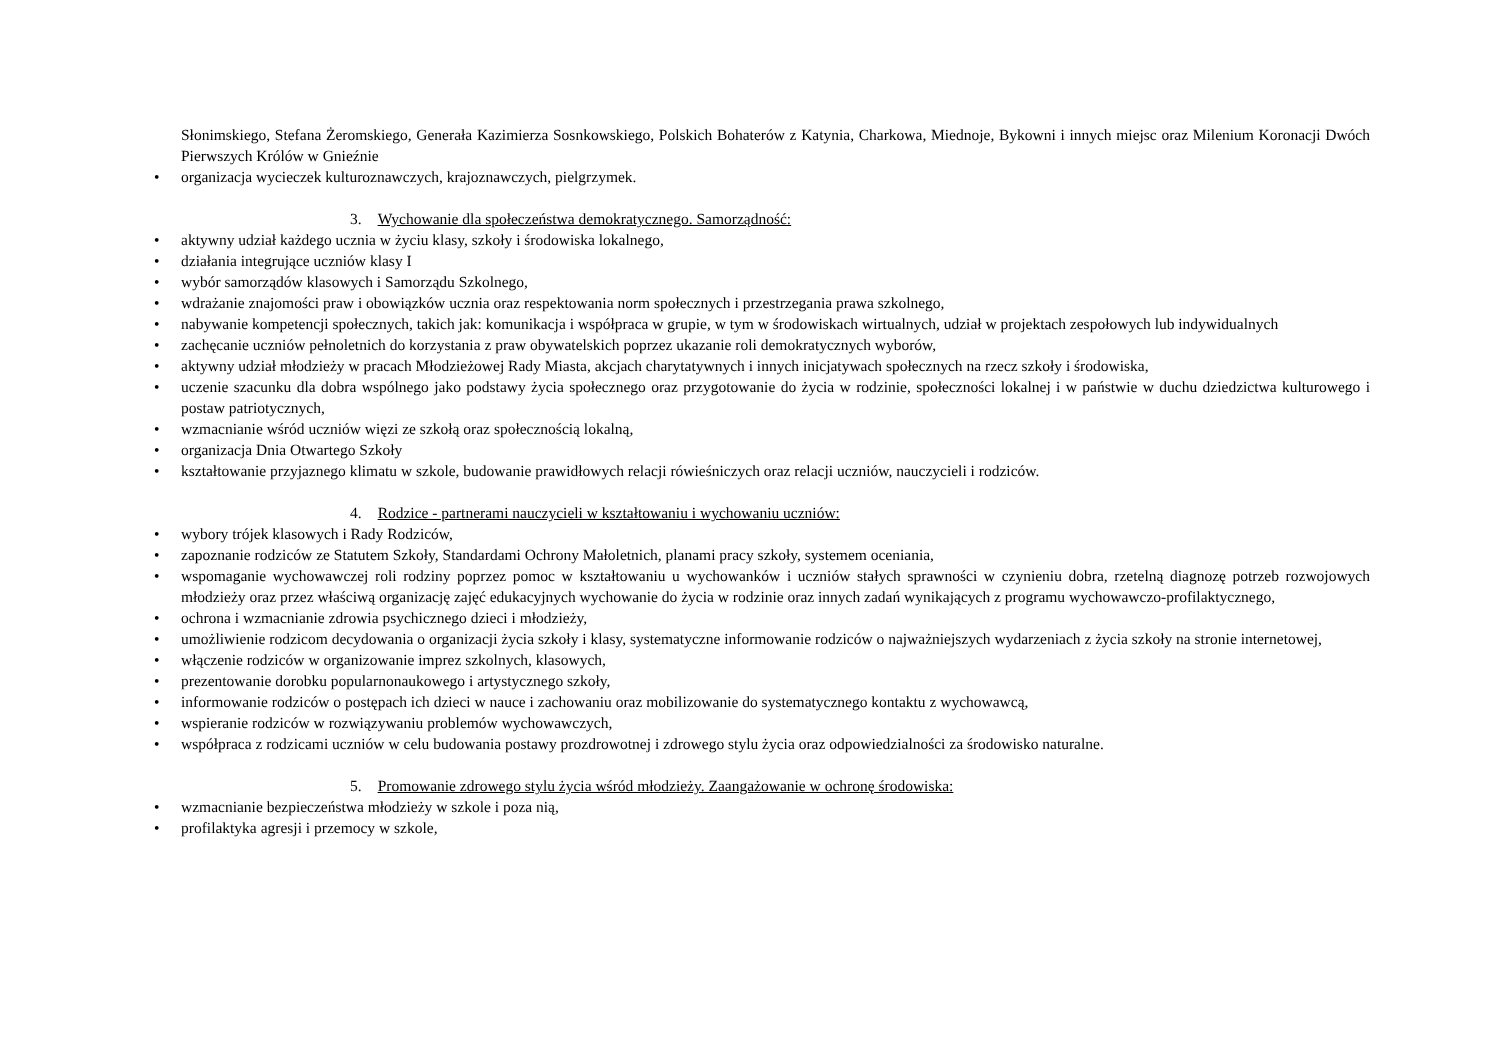Słonimskiego, Stefana Żeromskiego, Generała Kazimierza Sosnkowskiego, Polskich Bohaterów z Katynia, Charkowa, Miednoje, Bykowni i innych miejsc oraz Milenium Koronacji Dwóch Pierwszych Królów w Gnieźnie
• organizacja wycieczek kulturoznawczych, krajoznawczych, pielgrzymek.
3. Wychowanie dla społeczeństwa demokratycznego. Samorządność:
• aktywny udział każdego ucznia w życiu klasy, szkoły i środowiska lokalnego,
• działania integrujące uczniów klasy I
• wybór samorządów klasowych i Samorządu Szkolnego,
• wdrażanie znajomości praw i obowiązków ucznia oraz respektowania norm społecznych i przestrzegania prawa szkolnego,
• nabywanie kompetencji społecznych, takich jak: komunikacja i współpraca w grupie, w tym w środowiskach wirtualnych, udział w projektach zespołowych lub indywidualnych
• zachęcanie uczniów pełnoletnich do korzystania z praw obywatelskich poprzez ukazanie roli demokratycznych wyborów,
• aktywny udział młodzieży w pracach Młodzieżowej Rady Miasta, akcjach charytatywnych i innych inicjatywach społecznych na rzecz szkoły i środowiska,
• uczenie szacunku dla dobra wspólnego jako podstawy życia społecznego oraz przygotowanie do życia w rodzinie, społeczności lokalnej i w państwie w duchu dziedzictwa kulturowego i postaw patriotycznych,
• wzmacnianie wśród uczniów więzi ze szkołą oraz społecznością lokalną,
• organizacja Dnia Otwartego Szkoły
• kształtowanie przyjaznego klimatu w szkole, budowanie prawidłowych relacji rówieśniczych oraz relacji uczniów, nauczycieli i rodziców.
4. Rodzice - partnerami nauczycieli w kształtowaniu i wychowaniu uczniów:
• wybory trójek klasowych i Rady Rodziców,
• zapoznanie rodziców ze Statutem Szkoły, Standardami Ochrony Małoletnich, planami pracy szkoły, systemem oceniania,
• wspomaganie wychowawczej roli rodziny poprzez pomoc w kształtowaniu u wychowanków i uczniów stałych sprawności w czynieniu dobra, rzetelną diagnozę potrzeb rozwojowych młodzieży oraz przez właściwą organizację zajęć edukacyjnych wychowanie do życia w rodzinie oraz innych zadań wynikających z programu wychowawczo-profilaktycznego,
• ochrona i wzmacnianie zdrowia psychicznego dzieci i młodzieży,
• umożliwienie rodzicom decydowania o organizacji życia szkoły i klasy, systematyczne informowanie rodziców o najważniejszych wydarzeniach z życia szkoły na stronie internetowej,
• włączenie rodziców w organizowanie imprez szkolnych, klasowych,
• prezentowanie dorobku popularnonaukowego i artystycznego szkoły,
• informowanie rodziców o postępach ich dzieci w nauce i zachowaniu oraz mobilizowanie do systematycznego kontaktu z wychowawcą,
• wspieranie rodziców w rozwiązywaniu problemów wychowawczych,
• współpraca z rodzicami uczniów w celu budowania postawy prozdrowotnej i zdrowego stylu życia oraz odpowiedzialności za środowisko naturalne.
5. Promowanie zdrowego stylu życia wśród młodzieży. Zaangażowanie w ochronę środowiska:
• wzmacnianie bezpieczeństwa młodzieży w szkole i poza nią,
• profilaktyka agresji i przemocy w szkole,